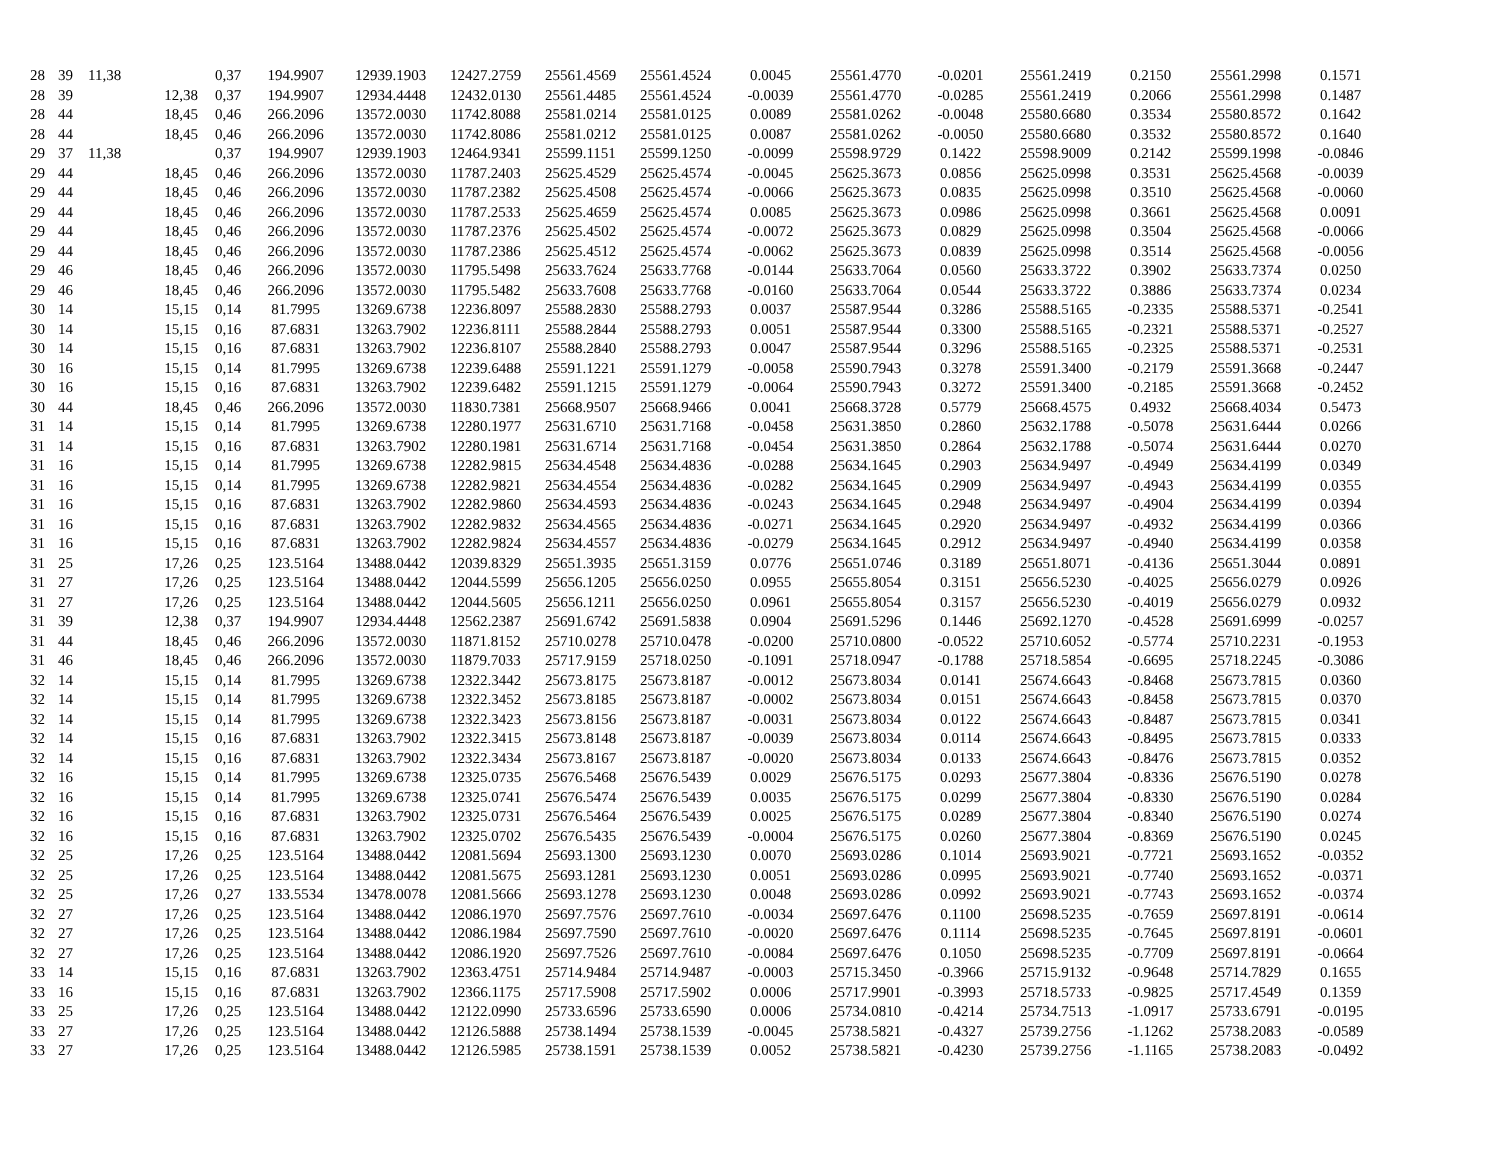| 28 | 39 | 11,38 | | 0,37 | 194.9907 | 12939.1903 | 12427.2759 | 25561.4569 | 25561.4524 | 0.0045 | 25561.4770 | -0.0201 | 25561.2419 | 0.2150 | 25561.2998 | 0.1571 |
| 28 | 39 | | 12,38 | 0,37 | 194.9907 | 12934.4448 | 12432.0130 | 25561.4485 | 25561.4524 | -0.0039 | 25561.4770 | -0.0285 | 25561.2419 | 0.2066 | 25561.2998 | 0.1487 |
| 28 | 44 | | 18,45 | 0,46 | 266.2096 | 13572.0030 | 11742.8088 | 25581.0214 | 25581.0125 | 0.0089 | 25581.0262 | -0.0048 | 25580.6680 | 0.3534 | 25580.8572 | 0.1642 |
| 28 | 44 | | 18,45 | 0,46 | 266.2096 | 13572.0030 | 11742.8086 | 25581.0212 | 25581.0125 | 0.0087 | 25581.0262 | -0.0050 | 25580.6680 | 0.3532 | 25580.8572 | 0.1640 |
| 29 | 37 | 11,38 | | 0,37 | 194.9907 | 12939.1903 | 12464.9341 | 25599.1151 | 25599.1250 | -0.0099 | 25598.9729 | 0.1422 | 25598.9009 | 0.2142 | 25599.1998 | -0.0846 |
| 29 | 44 | | 18,45 | 0,46 | 266.2096 | 13572.0030 | 11787.2403 | 25625.4529 | 25625.4574 | -0.0045 | 25625.3673 | 0.0856 | 25625.0998 | 0.3531 | 25625.4568 | -0.0039 |
| 29 | 44 | | 18,45 | 0,46 | 266.2096 | 13572.0030 | 11787.2382 | 25625.4508 | 25625.4574 | -0.0066 | 25625.3673 | 0.0835 | 25625.0998 | 0.3510 | 25625.4568 | -0.0060 |
| 29 | 44 | | 18,45 | 0,46 | 266.2096 | 13572.0030 | 11787.2533 | 25625.4659 | 25625.4574 | 0.0085 | 25625.3673 | 0.0986 | 25625.0998 | 0.3661 | 25625.4568 | 0.0091 |
| 29 | 44 | | 18,45 | 0,46 | 266.2096 | 13572.0030 | 11787.2376 | 25625.4502 | 25625.4574 | -0.0072 | 25625.3673 | 0.0829 | 25625.0998 | 0.3504 | 25625.4568 | -0.0066 |
| 29 | 44 | | 18,45 | 0,46 | 266.2096 | 13572.0030 | 11787.2386 | 25625.4512 | 25625.4574 | -0.0062 | 25625.3673 | 0.0839 | 25625.0998 | 0.3514 | 25625.4568 | -0.0056 |
| 29 | 46 | | 18,45 | 0,46 | 266.2096 | 13572.0030 | 11795.5498 | 25633.7624 | 25633.7768 | -0.0144 | 25633.7064 | 0.0560 | 25633.3722 | 0.3902 | 25633.7374 | 0.0250 |
| 29 | 46 | | 18,45 | 0,46 | 266.2096 | 13572.0030 | 11795.5482 | 25633.7608 | 25633.7768 | -0.0160 | 25633.7064 | 0.0544 | 25633.3722 | 0.3886 | 25633.7374 | 0.0234 |
| 30 | 14 | | 15,15 | 0,14 | 81.7995 | 13269.6738 | 12236.8097 | 25588.2830 | 25588.2793 | 0.0037 | 25587.9544 | 0.3286 | 25588.5165 | -0.2335 | 25588.5371 | -0.2541 |
| 30 | 14 | | 15,15 | 0,16 | 87.6831 | 13263.7902 | 12236.8111 | 25588.2844 | 25588.2793 | 0.0051 | 25587.9544 | 0.3300 | 25588.5165 | -0.2321 | 25588.5371 | -0.2527 |
| 30 | 14 | | 15,15 | 0,16 | 87.6831 | 13263.7902 | 12236.8107 | 25588.2840 | 25588.2793 | 0.0047 | 25587.9544 | 0.3296 | 25588.5165 | -0.2325 | 25588.5371 | -0.2531 |
| 30 | 16 | | 15,15 | 0,14 | 81.7995 | 13269.6738 | 12239.6488 | 25591.1221 | 25591.1279 | -0.0058 | 25590.7943 | 0.3278 | 25591.3400 | -0.2179 | 25591.3668 | -0.2447 |
| 30 | 16 | | 15,15 | 0,16 | 87.6831 | 13263.7902 | 12239.6482 | 25591.1215 | 25591.1279 | -0.0064 | 25590.7943 | 0.3272 | 25591.3400 | -0.2185 | 25591.3668 | -0.2452 |
| 30 | 44 | | 18,45 | 0,46 | 266.2096 | 13572.0030 | 11830.7381 | 25668.9507 | 25668.9466 | 0.0041 | 25668.3728 | 0.5779 | 25668.4575 | 0.4932 | 25668.4034 | 0.5473 |
| 31 | 14 | | 15,15 | 0,14 | 81.7995 | 13269.6738 | 12280.1977 | 25631.6710 | 25631.7168 | -0.0458 | 25631.3850 | 0.2860 | 25632.1788 | -0.5078 | 25631.6444 | 0.0266 |
| 31 | 14 | | 15,15 | 0,16 | 87.6831 | 13263.7902 | 12280.1981 | 25631.6714 | 25631.7168 | -0.0454 | 25631.3850 | 0.2864 | 25632.1788 | -0.5074 | 25631.6444 | 0.0270 |
| 31 | 16 | | 15,15 | 0,14 | 81.7995 | 13269.6738 | 12282.9815 | 25634.4548 | 25634.4836 | -0.0288 | 25634.1645 | 0.2903 | 25634.9497 | -0.4949 | 25634.4199 | 0.0349 |
| 31 | 16 | | 15,15 | 0,14 | 81.7995 | 13269.6738 | 12282.9821 | 25634.4554 | 25634.4836 | -0.0282 | 25634.1645 | 0.2909 | 25634.9497 | -0.4943 | 25634.4199 | 0.0355 |
| 31 | 16 | | 15,15 | 0,16 | 87.6831 | 13263.7902 | 12282.9860 | 25634.4593 | 25634.4836 | -0.0243 | 25634.1645 | 0.2948 | 25634.9497 | -0.4904 | 25634.4199 | 0.0394 |
| 31 | 16 | | 15,15 | 0,16 | 87.6831 | 13263.7902 | 12282.9832 | 25634.4565 | 25634.4836 | -0.0271 | 25634.1645 | 0.2920 | 25634.9497 | -0.4932 | 25634.4199 | 0.0366 |
| 31 | 16 | | 15,15 | 0,16 | 87.6831 | 13263.7902 | 12282.9824 | 25634.4557 | 25634.4836 | -0.0279 | 25634.1645 | 0.2912 | 25634.9497 | -0.4940 | 25634.4199 | 0.0358 |
| 31 | 25 | | 17,26 | 0,25 | 123.5164 | 13488.0442 | 12039.8329 | 25651.3935 | 25651.3159 | 0.0776 | 25651.0746 | 0.3189 | 25651.8071 | -0.4136 | 25651.3044 | 0.0891 |
| 31 | 27 | | 17,26 | 0,25 | 123.5164 | 13488.0442 | 12044.5599 | 25656.1205 | 25656.0250 | 0.0955 | 25655.8054 | 0.3151 | 25656.5230 | -0.4025 | 25656.0279 | 0.0926 |
| 31 | 27 | | 17,26 | 0,25 | 123.5164 | 13488.0442 | 12044.5605 | 25656.1211 | 25656.0250 | 0.0961 | 25655.8054 | 0.3157 | 25656.5230 | -0.4019 | 25656.0279 | 0.0932 |
| 31 | 39 | | 12,38 | 0,37 | 194.9907 | 12934.4448 | 12562.2387 | 25691.6742 | 25691.5838 | 0.0904 | 25691.5296 | 0.1446 | 25692.1270 | -0.4528 | 25691.6999 | -0.0257 |
| 31 | 44 | | 18,45 | 0,46 | 266.2096 | 13572.0030 | 11871.8152 | 25710.0278 | 25710.0478 | -0.0200 | 25710.0800 | -0.0522 | 25710.6052 | -0.5774 | 25710.2231 | -0.1953 |
| 31 | 46 | | 18,45 | 0,46 | 266.2096 | 13572.0030 | 11879.7033 | 25717.9159 | 25718.0250 | -0.1091 | 25718.0947 | -0.1788 | 25718.5854 | -0.6695 | 25718.2245 | -0.3086 |
| 32 | 14 | | 15,15 | 0,14 | 81.7995 | 13269.6738 | 12322.3442 | 25673.8175 | 25673.8187 | -0.0012 | 25673.8034 | 0.0141 | 25674.6643 | -0.8468 | 25673.7815 | 0.0360 |
| 32 | 14 | | 15,15 | 0,14 | 81.7995 | 13269.6738 | 12322.3452 | 25673.8185 | 25673.8187 | -0.0002 | 25673.8034 | 0.0151 | 25674.6643 | -0.8458 | 25673.7815 | 0.0370 |
| 32 | 14 | | 15,15 | 0,14 | 81.7995 | 13269.6738 | 12322.3423 | 25673.8156 | 25673.8187 | -0.0031 | 25673.8034 | 0.0122 | 25674.6643 | -0.8487 | 25673.7815 | 0.0341 |
| 32 | 14 | | 15,15 | 0,16 | 87.6831 | 13263.7902 | 12322.3415 | 25673.8148 | 25673.8187 | -0.0039 | 25673.8034 | 0.0114 | 25674.6643 | -0.8495 | 25673.7815 | 0.0333 |
| 32 | 14 | | 15,15 | 0,16 | 87.6831 | 13263.7902 | 12322.3434 | 25673.8167 | 25673.8187 | -0.0020 | 25673.8034 | 0.0133 | 25674.6643 | -0.8476 | 25673.7815 | 0.0352 |
| 32 | 16 | | 15,15 | 0,14 | 81.7995 | 13269.6738 | 12325.0735 | 25676.5468 | 25676.5439 | 0.0029 | 25676.5175 | 0.0293 | 25677.3804 | -0.8336 | 25676.5190 | 0.0278 |
| 32 | 16 | | 15,15 | 0,14 | 81.7995 | 13269.6738 | 12325.0741 | 25676.5474 | 25676.5439 | 0.0035 | 25676.5175 | 0.0299 | 25677.3804 | -0.8330 | 25676.5190 | 0.0284 |
| 32 | 16 | | 15,15 | 0,16 | 87.6831 | 13263.7902 | 12325.0731 | 25676.5464 | 25676.5439 | 0.0025 | 25676.5175 | 0.0289 | 25677.3804 | -0.8340 | 25676.5190 | 0.0274 |
| 32 | 16 | | 15,15 | 0,16 | 87.6831 | 13263.7902 | 12325.0702 | 25676.5435 | 25676.5439 | -0.0004 | 25676.5175 | 0.0260 | 25677.3804 | -0.8369 | 25676.5190 | 0.0245 |
| 32 | 25 | | 17,26 | 0,25 | 123.5164 | 13488.0442 | 12081.5694 | 25693.1300 | 25693.1230 | 0.0070 | 25693.0286 | 0.1014 | 25693.9021 | -0.7721 | 25693.1652 | -0.0352 |
| 32 | 25 | | 17,26 | 0,25 | 123.5164 | 13488.0442 | 12081.5675 | 25693.1281 | 25693.1230 | 0.0051 | 25693.0286 | 0.0995 | 25693.9021 | -0.7740 | 25693.1652 | -0.0371 |
| 32 | 25 | | 17,26 | 0,27 | 133.5534 | 13478.0078 | 12081.5666 | 25693.1278 | 25693.1230 | 0.0048 | 25693.0286 | 0.0992 | 25693.9021 | -0.7743 | 25693.1652 | -0.0374 |
| 32 | 27 | | 17,26 | 0,25 | 123.5164 | 13488.0442 | 12086.1970 | 25697.7576 | 25697.7610 | -0.0034 | 25697.6476 | 0.1100 | 25698.5235 | -0.7659 | 25697.8191 | -0.0614 |
| 32 | 27 | | 17,26 | 0,25 | 123.5164 | 13488.0442 | 12086.1984 | 25697.7590 | 25697.7610 | -0.0020 | 25697.6476 | 0.1114 | 25698.5235 | -0.7645 | 25697.8191 | -0.0601 |
| 32 | 27 | | 17,26 | 0,25 | 123.5164 | 13488.0442 | 12086.1920 | 25697.7526 | 25697.7610 | -0.0084 | 25697.6476 | 0.1050 | 25698.5235 | -0.7709 | 25697.8191 | -0.0664 |
| 33 | 14 | | 15,15 | 0,16 | 87.6831 | 13263.7902 | 12363.4751 | 25714.9484 | 25714.9487 | -0.0003 | 25715.3450 | -0.3966 | 25715.9132 | -0.9648 | 25714.7829 | 0.1655 |
| 33 | 16 | | 15,15 | 0,16 | 87.6831 | 13263.7902 | 12366.1175 | 25717.5908 | 25717.5902 | 0.0006 | 25717.9901 | -0.3993 | 25718.5733 | -0.9825 | 25717.4549 | 0.1359 |
| 33 | 25 | | 17,26 | 0,25 | 123.5164 | 13488.0442 | 12122.0990 | 25733.6596 | 25733.6590 | 0.0006 | 25734.0810 | -0.4214 | 25734.7513 | -1.0917 | 25733.6791 | -0.0195 |
| 33 | 27 | | 17,26 | 0,25 | 123.5164 | 13488.0442 | 12126.5888 | 25738.1494 | 25738.1539 | -0.0045 | 25738.5821 | -0.4327 | 25739.2756 | -1.1262 | 25738.2083 | -0.0589 |
| 33 | 27 | | 17,26 | 0,25 | 123.5164 | 13488.0442 | 12126.5985 | 25738.1591 | 25738.1539 | 0.0052 | 25738.5821 | -0.4230 | 25739.2756 | -1.1165 | 25738.2083 | -0.0492 |